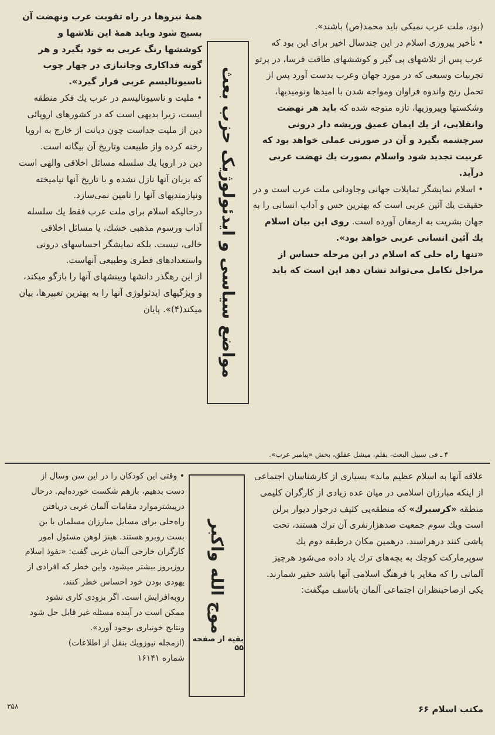(بود، ملت عرب نمیکی باید محمد(ص) باشند».
• تأخیر پیروزی اسلام در این چندسال اخیر برای این بود که عرب پس از تلاشهای پی گیر و کوششهای طاقت فرسا، در پرتو تجربیات وسیعی که در مورد جهان وعرب بدست آورد پس از تحمل رنج واندوه فراوان ومواجه شدن با امیدها ونومیدیها، وشکستها وپیروزیها، تازه متوجه شده که باید هر نهضت وانقلابی، از یك ایمان عمیق وریشه دار درونی سرچشمه بگیرد و آن در صورتی عملی خواهد بود که عربیت تجدید شود واسلام بصورت یك نهضت عربی درآید.
• اسلام نمایشگر تمایلات جهانی وجاودانی ملت عرب است و در حقیقت یك آئین عربی است که بهترین حس و آداب انسانی را به جهان بشریت به ارمغان آورده است. روی این بیان اسلام یك آئین انسانی عربی خواهد بود».
«تنها راه حلی که اسلام در این مرحله حساس از مراحل تکامل می‌تواند نشان دهد این است که باید
مواضع سیاسی و ایدئولوژیک حزب بعث
همهٔ نیروها در راه تقویت عرب ونهضت آن بسیج شود وباید همهٔ این تلاشها و کوششها رنگ عربی به خود بگیرد و هر گونه فداکاری وجانبازی در چهار چوب ناسیونالیسم عربی قرار گیرد».
• ملیت و ناسیونالیسم در عرب یك فکر منطقه ایست، زیرا بدیهی است که در کشورهای اروپائی دین از ملیت جداست چون دیانت از خارج به اروپا رخنه کرده واز طبیعت وتاریخ آن بیگانه است.
دین در اروپا یك سلسله مسائل اخلاقی والهی است که بزبان آنها نازل نشده و با تاریخ آنها نیامیخته ونیازمندیهای آنها را تامین نمی‌سازد.
درحالیکه اسلام برای ملت عرب فقط یك سلسله آداب ورسوم مذهبی خشك، یا مسائل اخلاقی خالی، نیست. بلکه نمایشگر احساسهای درونی واستعدادهای فطری وطبیعی آنهاست.
از این رهگذر دانشها وبینشهای آنها را بازگو میکند، و ویژگیهای ایدئولوژی آنها را به بهترین تعبیرها، بیان میکند(۴)». پایان
۴ ـ فی سبیل البعث، بقلم، میشل عفلق، بخش «پیامبر عرب».
علاقه آنها به اسلام عظیم ماند» بسیاری از کارشناسان اجتماعی از اینکه مبارزان اسلامی در میان عده زیادی از کارگران کلیمی منطقه «کرسبرك» که منطقه‌یی کثیف درجوار دیوار برلن است ویك سوم جمعیت صدهزارنفری آن ترك هستند، تحت پاشی کنند درهراسند. درهمین مکان درطبقه دوم یك سوپرمارکت کوچك به بچه‌های ترك یاد داده می‌شود هرچیز آلمانی را که مغایر با فرهنگ اسلامی آنها باشد حقیر شمارند. یکی ازصاحبنظران اجتماعی آلمان باتاسف میگفت:
بقیه از صفحه ۵۵ موج الله واکبر
• وقتی این کودکان را در این سن وسال از دست بدهیم، بازهم شکست خورده‌ایم. درحال درپیشترموارد مقامات آلمان غربی دریافتن راه‌حلی برای مسایل مبارزان مسلمان با بن بست روبرو هستند. هینز لوهن مسئول امور کارگران خارجی آلمان غربی گفت: «نفوذ اسلام روزبروز بیشتر میشود، واین خطر که افرادی از یهودی بودن خود احساس خطر کنند، روبه‌افزایش است. اگر بزودی کاری نشود ممکن است در آینده مسئله غیر قابل حل شود ونتایج خونباری بوجود آورد».
(ازمجله نیوزویك بنقل از اطلاعات)
شماره ۱۶۱۴۱
۳۵۸ مکتب اسلام ۶۶